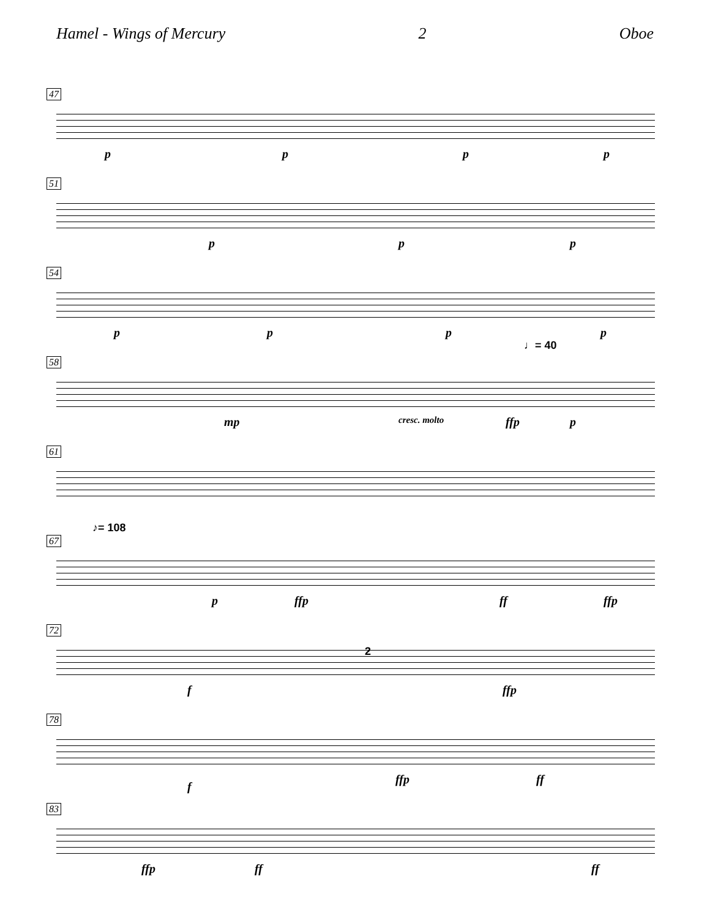Hamel - Wings of Mercury 2 Oboe
47
p p p p
51
p p p
54
p p p p
♩= 40
58
mp cresc. molto ffp p
61
67
♪= 108
p ffp ff ffp
72
2
f ffp
78
f
ffp ff
83
ffp ff ff